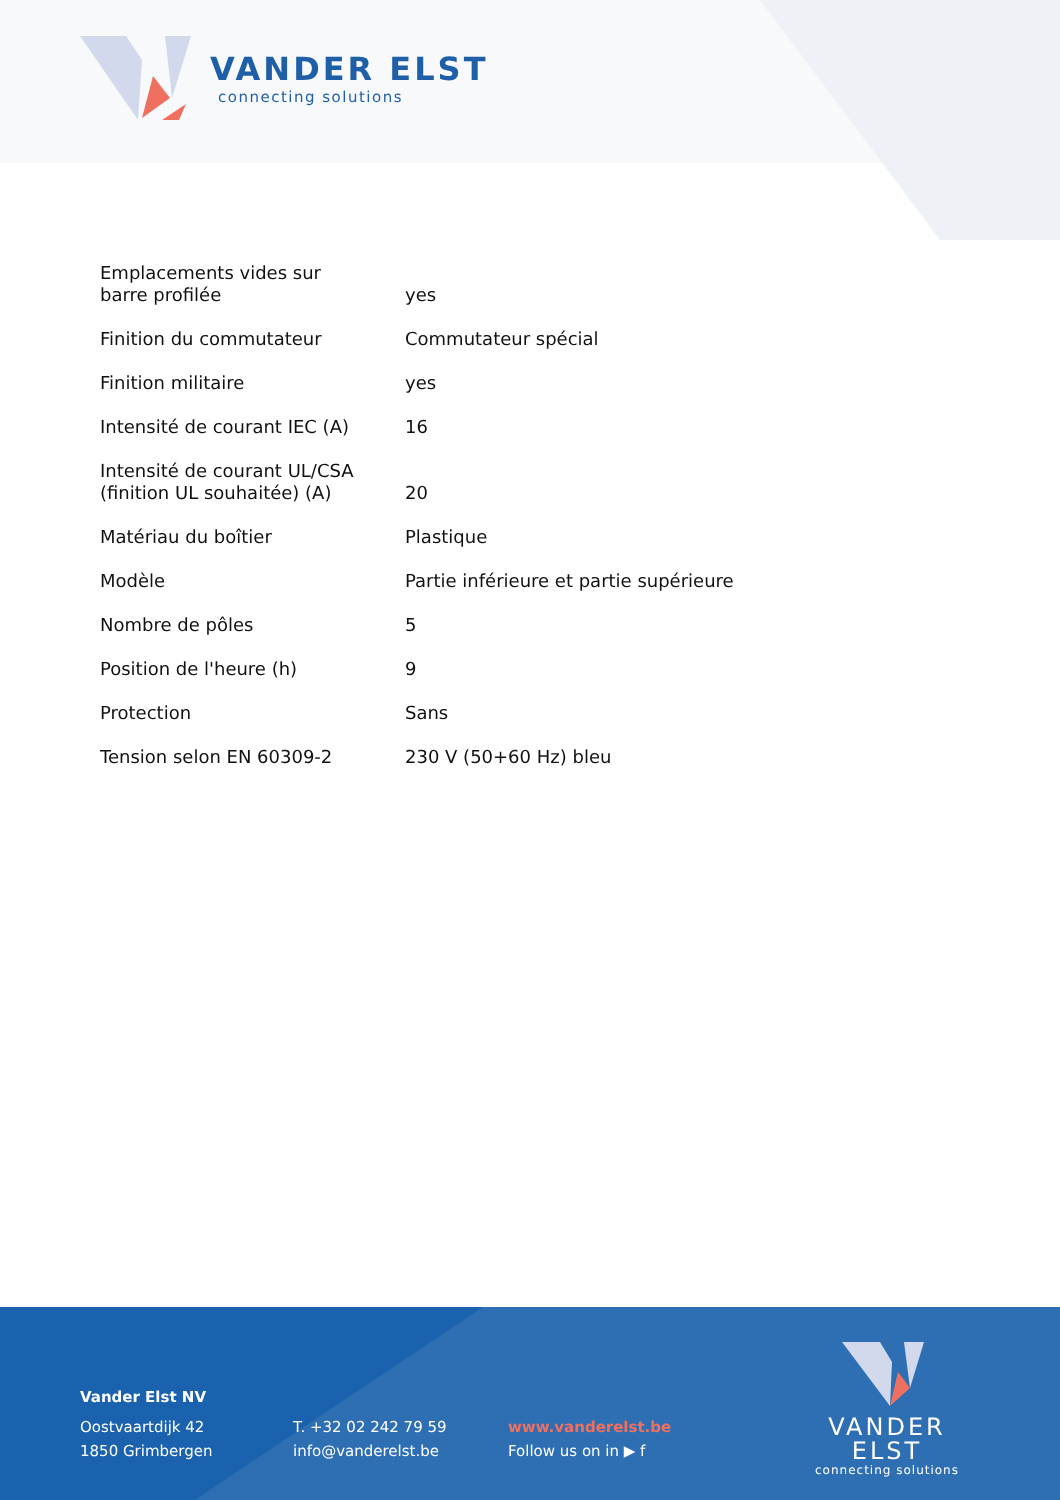VANDER ELST
connecting solutions
| Emplacements vides sur barre profilée | yes |
| Finition du commutateur | Commutateur spécial |
| Finition militaire | yes |
| Intensité de courant IEC (A) | 16 |
| Intensité de courant UL/CSA (finition UL souhaitée) (A) | 20 |
| Matériau du boîtier | Plastique |
| Modèle | Partie inférieure et partie supérieure |
| Nombre de pôles | 5 |
| Position de l'heure (h) | 9 |
| Protection | Sans |
| Tension selon EN 60309-2 | 230 V (50+60 Hz) bleu |
Vander Elst NV
Oostvaartdijk 42
1850 Grimbergen
T. +32 02 242 79 59
info@vanderelst.be
www.vanderelst.be
Follow us on in ▶ f
VANDER ELST
connecting solutions